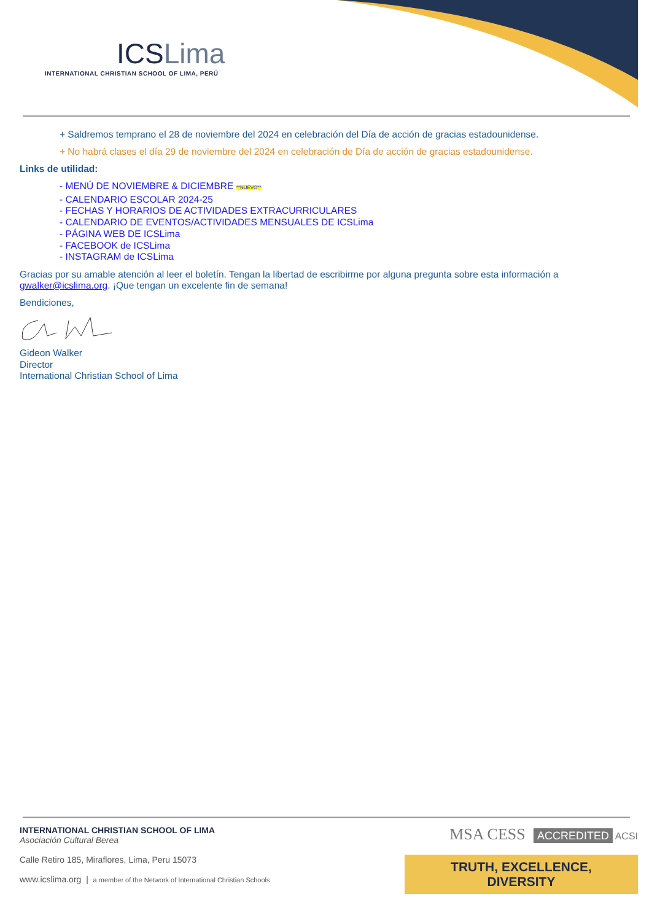ICSLima
INTERNATIONAL CHRISTIAN SCHOOL OF LIMA, PERÚ
+ Saldremos temprano el 28 de noviembre del 2024 en celebración del Día de acción de gracias estadounidense.
+ No habrá clases el día 29 de noviembre del 2024 en celebración de Día de acción de gracias estadounidense.
Links de utilidad:
- MENÚ DE NOVIEMBRE & DICIEMBRE **NUEVO**
- CALENDARIO ESCOLAR 2024-25
- FECHAS Y HORARIOS DE ACTIVIDADES EXTRACURRICULARES
- CALENDARIO DE EVENTOS/ACTIVIDADES MENSUALES DE ICSLima
- PÁGINA WEB DE ICSLima
- FACEBOOK de ICSLima
- INSTAGRAM de ICSLima
Gracias por su amable atención al leer el boletín. Tengan la libertad de escribirme por alguna pregunta sobre esta información a gwalker@icslima.org. ¡Que tengan un excelente fin de semana!
Bendiciones,
Gideon Walker
Director
International Christian School of Lima
INTERNATIONAL CHRISTIAN SCHOOL OF LIMA
Asociación Cultural Berea
Calle Retiro 185, Miraflores, Lima, Peru 15073
www.icslima.org | a member of the Network of International Christian Schools
MSA CESS ACCREDITED ACSI
TRUTH, EXCELLENCE, DIVERSITY